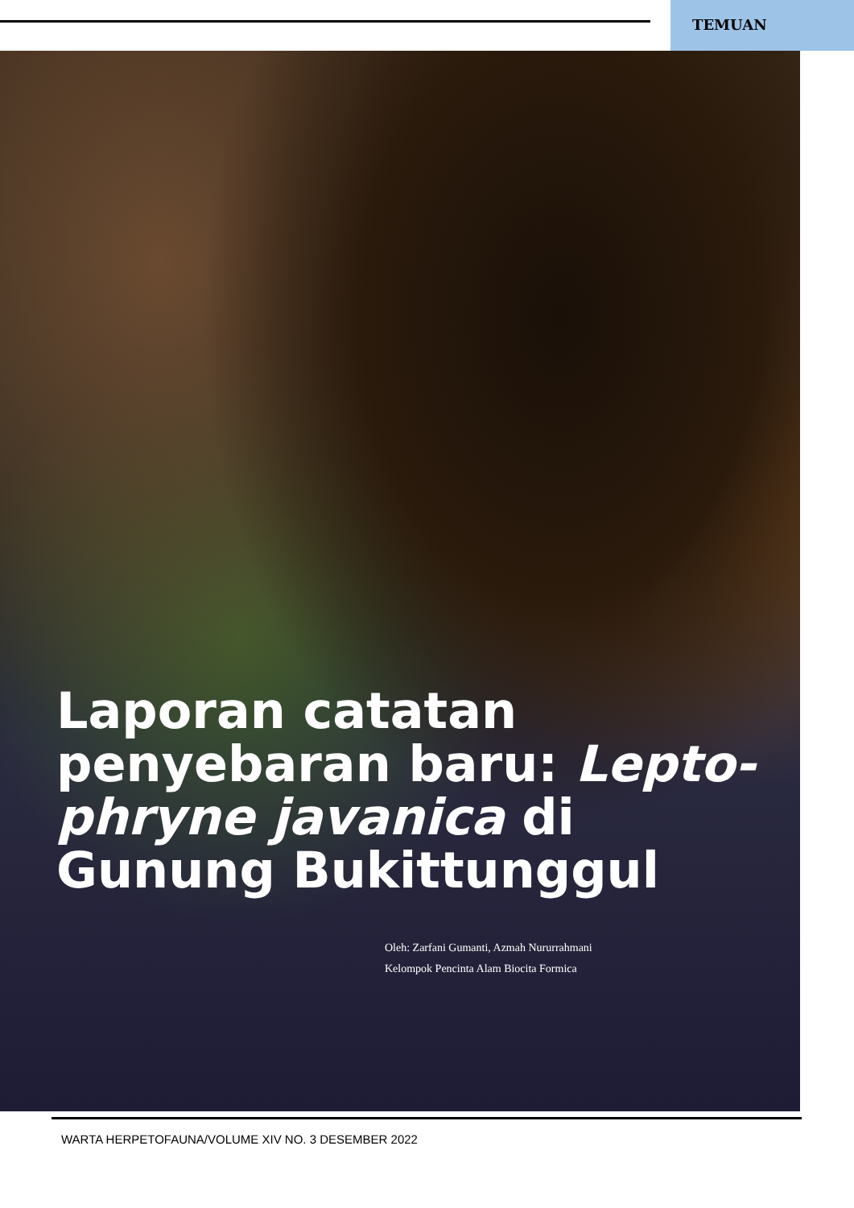TEMUAN
Laporan catatan penyebaran baru: Lepto-phryne javanica di Gunung Bukittunggul
Oleh: Zarfani Gumanti, Azmah Nururrahmani
Kelompok Pencinta Alam Biocita Formica
WARTA HERPETOFAUNA/VOLUME XIV NO. 3 DESEMBER 2022